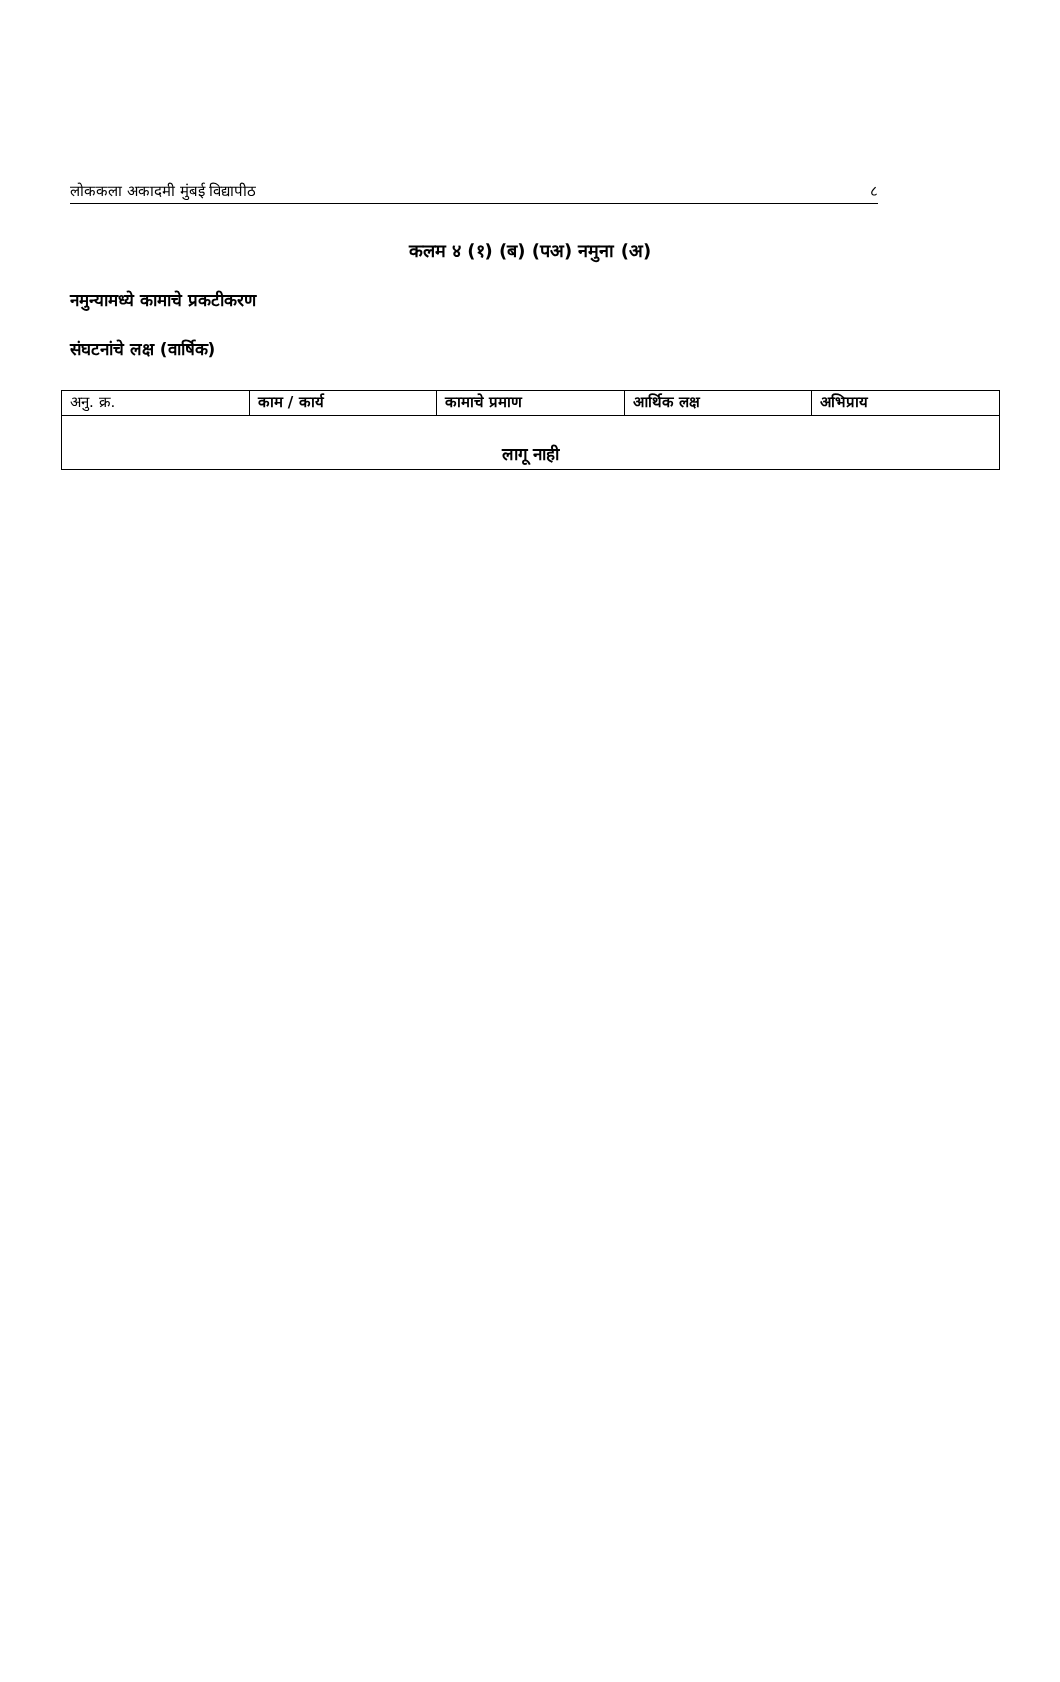लोककला अकादमी मुंबई विद्यापीठ ८
कलम ४ (१) (ब) (पअ) नमुना (अ)
नमुन्यामध्ये कामाचे प्रकटीकरण
संघटनांचे लक्ष (वार्षिक)
| अनु. क्र. | काम / कार्य | कामाचे प्रमाण | आर्थिक लक्ष | अभिप्राय |
| --- | --- | --- | --- | --- |
| लागू नाही | | | | |